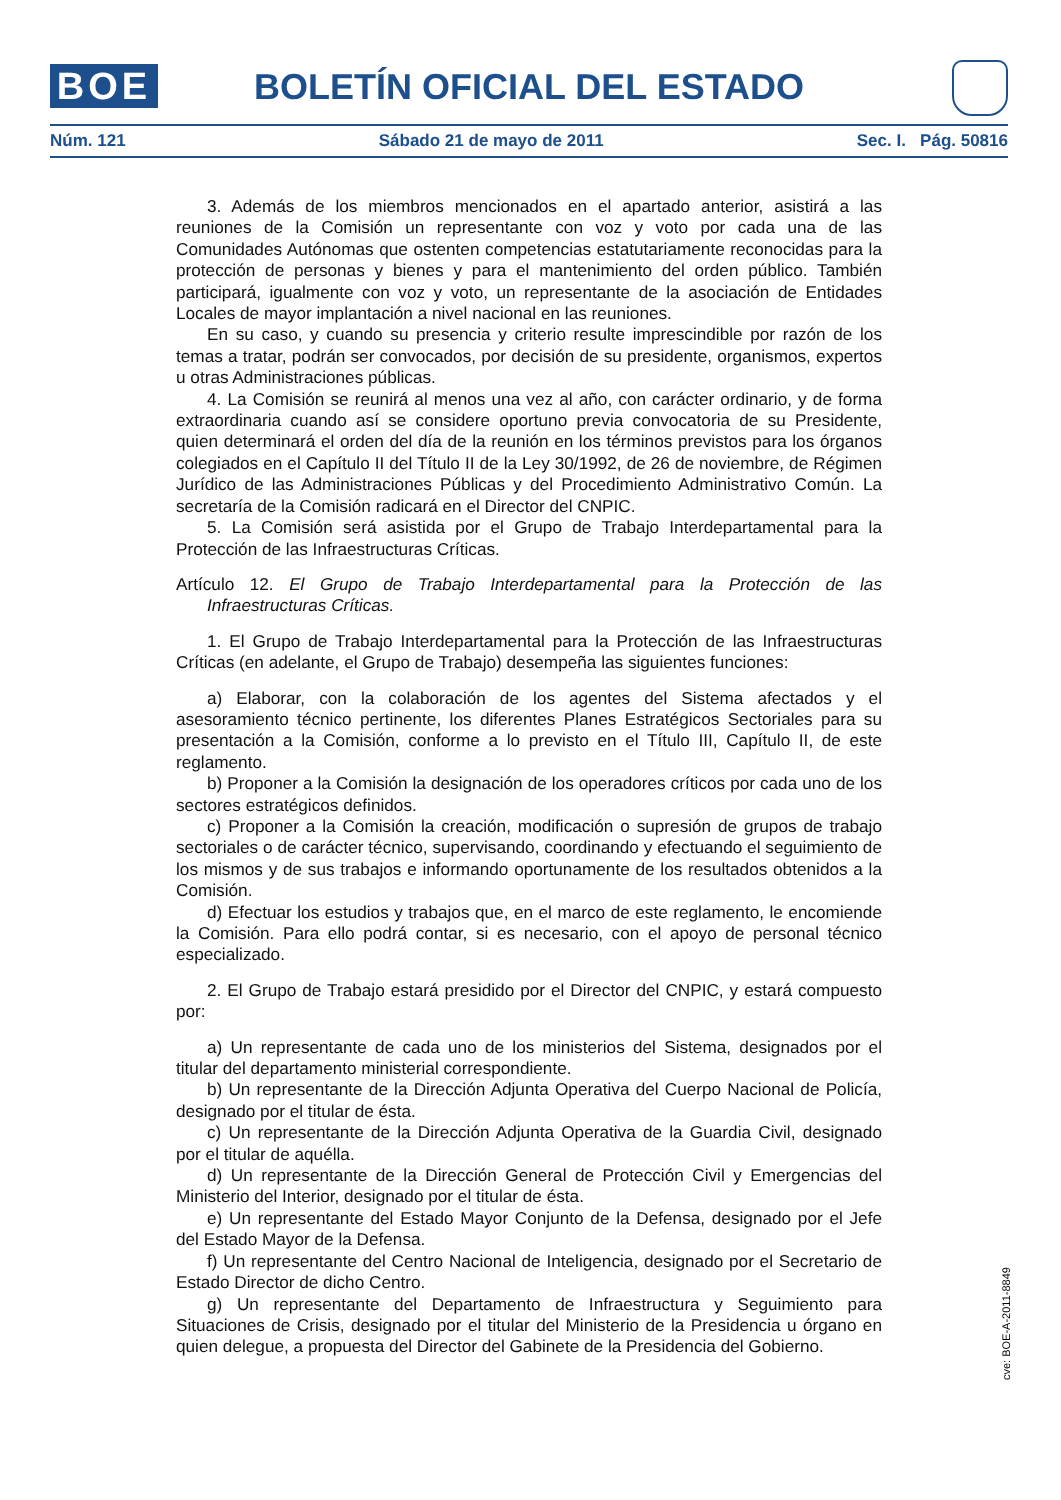BOE BOLETÍN OFICIAL DEL ESTADO
Núm. 121 Sábado 21 de mayo de 2011 Sec. I. Pág. 50816
3. Además de los miembros mencionados en el apartado anterior, asistirá a las reuniones de la Comisión un representante con voz y voto por cada una de las Comunidades Autónomas que ostenten competencias estatutariamente reconocidas para la protección de personas y bienes y para el mantenimiento del orden público. También participará, igualmente con voz y voto, un representante de la asociación de Entidades Locales de mayor implantación a nivel nacional en las reuniones.
En su caso, y cuando su presencia y criterio resulte imprescindible por razón de los temas a tratar, podrán ser convocados, por decisión de su presidente, organismos, expertos u otras Administraciones públicas.
4. La Comisión se reunirá al menos una vez al año, con carácter ordinario, y de forma extraordinaria cuando así se considere oportuno previa convocatoria de su Presidente, quien determinará el orden del día de la reunión en los términos previstos para los órganos colegiados en el Capítulo II del Título II de la Ley 30/1992, de 26 de noviembre, de Régimen Jurídico de las Administraciones Públicas y del Procedimiento Administrativo Común. La secretaría de la Comisión radicará en el Director del CNPIC.
5. La Comisión será asistida por el Grupo de Trabajo Interdepartamental para la Protección de las Infraestructuras Críticas.
Artículo 12. El Grupo de Trabajo Interdepartamental para la Protección de las Infraestructuras Críticas.
1. El Grupo de Trabajo Interdepartamental para la Protección de las Infraestructuras Críticas (en adelante, el Grupo de Trabajo) desempeña las siguientes funciones:
a) Elaborar, con la colaboración de los agentes del Sistema afectados y el asesoramiento técnico pertinente, los diferentes Planes Estratégicos Sectoriales para su presentación a la Comisión, conforme a lo previsto en el Título III, Capítulo II, de este reglamento.
b) Proponer a la Comisión la designación de los operadores críticos por cada uno de los sectores estratégicos definidos.
c) Proponer a la Comisión la creación, modificación o supresión de grupos de trabajo sectoriales o de carácter técnico, supervisando, coordinando y efectuando el seguimiento de los mismos y de sus trabajos e informando oportunamente de los resultados obtenidos a la Comisión.
d) Efectuar los estudios y trabajos que, en el marco de este reglamento, le encomiende la Comisión. Para ello podrá contar, si es necesario, con el apoyo de personal técnico especializado.
2. El Grupo de Trabajo estará presidido por el Director del CNPIC, y estará compuesto por:
a) Un representante de cada uno de los ministerios del Sistema, designados por el titular del departamento ministerial correspondiente.
b) Un representante de la Dirección Adjunta Operativa del Cuerpo Nacional de Policía, designado por el titular de ésta.
c) Un representante de la Dirección Adjunta Operativa de la Guardia Civil, designado por el titular de aquélla.
d) Un representante de la Dirección General de Protección Civil y Emergencias del Ministerio del Interior, designado por el titular de ésta.
e) Un representante del Estado Mayor Conjunto de la Defensa, designado por el Jefe del Estado Mayor de la Defensa.
f) Un representante del Centro Nacional de Inteligencia, designado por el Secretario de Estado Director de dicho Centro.
g) Un representante del Departamento de Infraestructura y Seguimiento para Situaciones de Crisis, designado por el titular del Ministerio de la Presidencia u órgano en quien delegue, a propuesta del Director del Gabinete de la Presidencia del Gobierno.
cve: BOE-A-2011-8849